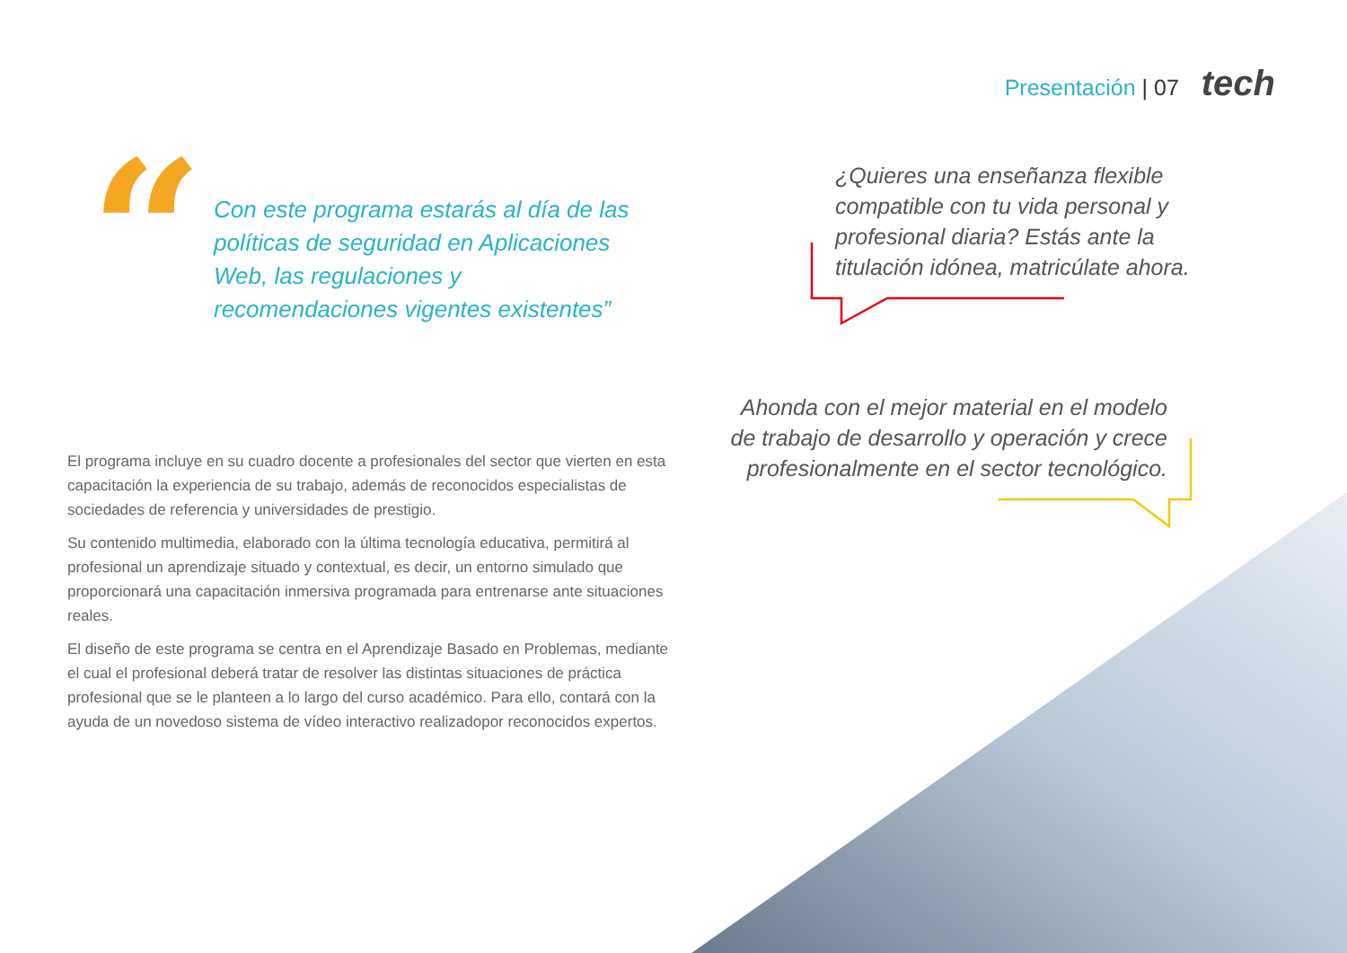Presentación | 07 tech
“
Con este programa estarás al día de las políticas de seguridad en Aplicaciones Web, las regulaciones y recomendaciones vigentes existentes”
¿Quieres una enseñanza flexible compatible con tu vida personal y profesional diaria? Estás ante la titulación idónea, matricúlate ahora.
Ahonda con el mejor material en el modelo de trabajo de desarrollo y operación y crece profesionalmente en el sector tecnológico.
El programa incluye en su cuadro docente a profesionales del sector que vierten en esta capacitación la experiencia de su trabajo, además de reconocidos especialistas de sociedades de referencia y universidades de prestigio.
Su contenido multimedia, elaborado con la última tecnología educativa, permitirá al profesional un aprendizaje situado y contextual, es decir, un entorno simulado que proporcionará una capacitación inmersiva programada para entrenarse ante situaciones reales.
El diseño de este programa se centra en el Aprendizaje Basado en Problemas, mediante el cual el profesional deberá tratar de resolver las distintas situaciones de práctica profesional que se le planteen a lo largo del curso académico. Para ello, contará con la ayuda de un novedoso sistema de vídeo interactivo realizadopor reconocidos expertos.